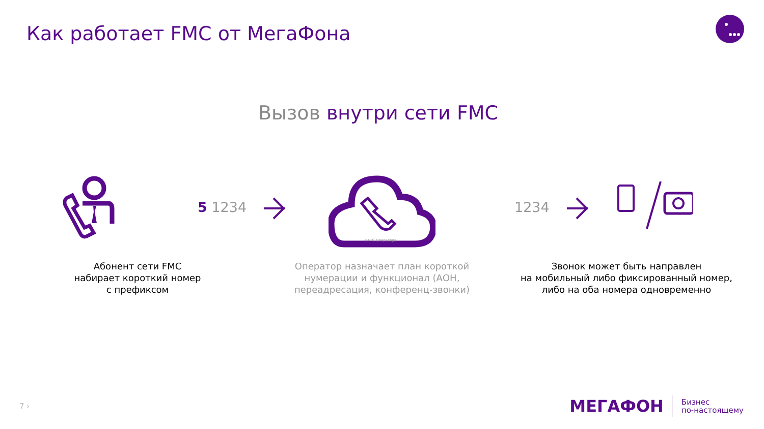Как работает FMC от МегаФона
Вызов внутри сети FMC
5 1234
ВАТС Оператора
1234
Абонент сети FMC
набирает короткий номер
с префиксом
Оператор назначает план короткой нумерации и функционал (АОН, переадресация, конференц-звонки)
Звонок может быть направлен
на мобильный либо фиксированный номер,
либо на оба номера одновременно
7 ›
МЕГАФОН
Бизнес
по-настоящему